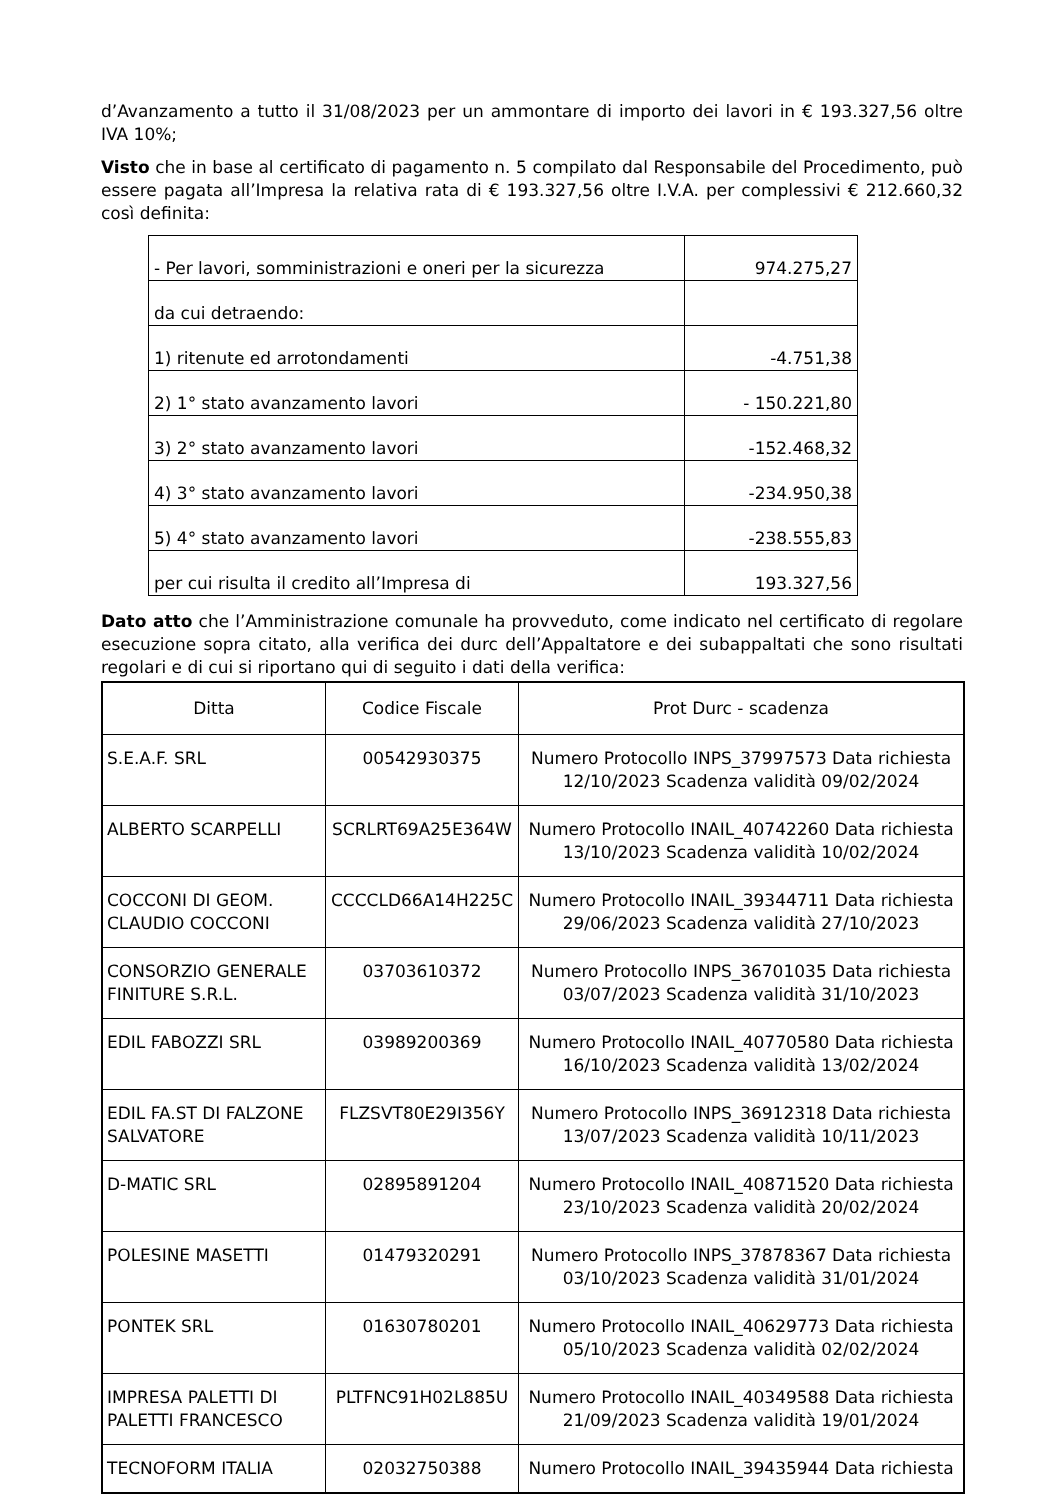d’Avanzamento a tutto il 31/08/2023 per un ammontare di importo dei lavori in € 193.327,56 oltre IVA 10%;
Visto che in base al certificato di pagamento n. 5 compilato dal Responsabile del Procedimento, può essere pagata all’Impresa la relativa rata di € 193.327,56 oltre I.V.A. per complessivi € 212.660,32 così definita:
| - Per lavori, somministrazioni e oneri per la sicurezza | 974.275,27 |
| da cui detraendo: | |
| 1) ritenute ed arrotondamenti | -4.751,38 |
| 2) 1° stato avanzamento lavori | - 150.221,80 |
| 3) 2° stato avanzamento lavori | -152.468,32 |
| 4) 3° stato avanzamento lavori | -234.950,38 |
| 5) 4° stato avanzamento lavori | -238.555,83 |
| per cui risulta il credito all’Impresa di | 193.327,56 |
Dato atto che l’Amministrazione comunale ha provveduto, come indicato nel certificato di regolare esecuzione sopra citato, alla verifica dei durc dell’Appaltatore e dei subappaltati che sono risultati regolari e di cui si riportano qui di seguito i dati della verifica:
| Ditta | Codice Fiscale | Prot Durc - scadenza |
| --- | --- | --- |
| S.E.A.F. SRL | 00542930375 | Numero Protocollo INPS_37997573 Data richiesta 12/10/2023 Scadenza validità 09/02/2024 |
| ALBERTO SCARPELLI | SCRLRT69A25E364W | Numero Protocollo INAIL_40742260 Data richiesta 13/10/2023 Scadenza validità 10/02/2024 |
| COCCONI DI GEOM. CLAUDIO COCCONI | CCCCLD66A14H225C | Numero Protocollo INAIL_39344711 Data richiesta 29/06/2023 Scadenza validità 27/10/2023 |
| CONSORZIO GENERALE FINITURE S.R.L. | 03703610372 | Numero Protocollo INPS_36701035 Data richiesta 03/07/2023 Scadenza validità 31/10/2023 |
| EDIL FABOZZI SRL | 03989200369 | Numero Protocollo INAIL_40770580 Data richiesta 16/10/2023 Scadenza validità 13/02/2024 |
| EDIL FA.ST DI FALZONE SALVATORE | FLZSVT80E29I356Y | Numero Protocollo INPS_36912318 Data richiesta 13/07/2023 Scadenza validità 10/11/2023 |
| D-MATIC SRL | 02895891204 | Numero Protocollo INAIL_40871520 Data richiesta 23/10/2023 Scadenza validità 20/02/2024 |
| POLESINE MASETTI | 01479320291 | Numero Protocollo INPS_37878367 Data richiesta 03/10/2023 Scadenza validità 31/01/2024 |
| PONTEK SRL | 01630780201 | Numero Protocollo INAIL_40629773 Data richiesta 05/10/2023 Scadenza validità 02/02/2024 |
| IMPRESA PALETTI DI PALETTI FRANCESCO | PLTFNC91H02L885U | Numero Protocollo INAIL_40349588 Data richiesta 21/09/2023 Scadenza validità 19/01/2024 |
| TECNOFORM ITALIA | 02032750388 | Numero Protocollo INAIL_39435944 Data richiesta |